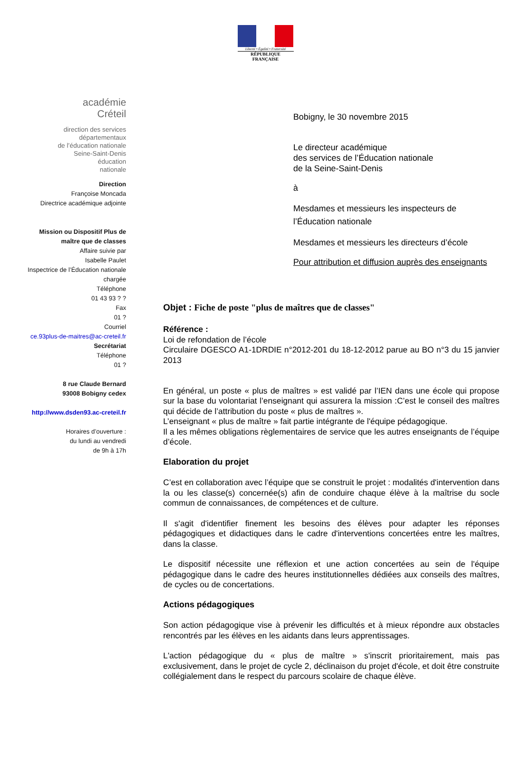Liberté • Égalité • Fraternité
RÉPUBLIQUE FRANÇAISE
académie
Créteil
direction des services
départementaux
de l’éducation nationale
Seine-Saint-Denis
éducation
nationale
Direction
Françoise Moncada
Directrice académique adjointe
Mission ou Dispositif Plus de
maître que de classes
Affaire suivie par
Isabelle Paulet
Inspectrice de l’Éducation nationale
chargée
Téléphone
01 43 93 ? ?
Fax
01 ?
Courriel
ce.93plus-de-maitres@ac-creteil.fr
Secrétariat
Téléphone
01 ?
8 rue Claude Bernard
93008 Bobigny cedex
http://www.dsden93.ac-creteil.fr
Horaires d’ouverture :
du lundi au vendredi
de 9h à 17h
Bobigny, le 30 novembre 2015
Le directeur académique
des services de l’Éducation nationale
de la Seine-Saint-Denis
à
Mesdames et messieurs les inspecteurs de l’Éducation nationale
Mesdames et messieurs les directeurs d’école
Pour attribution et diffusion auprès des enseignants
Objet : Fiche de poste "plus de maîtres que de classes"
Référence :
Loi de refondation de l’école
Circulaire DGESCO A1-1DRDIE n°2012-201 du 18-12-2012 parue au BO n°3 du 15 janvier 2013
En général, un poste « plus de maîtres » est validé par l’IEN dans une école qui propose sur la base du volontariat l’enseignant qui assurera la mission :C’est le conseil des maîtres qui décide de l’attribution du poste « plus de maîtres ».
L’enseignant « plus de maître » fait partie intégrante de l'équipe pédagogique.
Il a les mêmes obligations règlementaires de service que les autres enseignants de l’équipe d’école.
Elaboration du projet
C’est en collaboration avec l’équipe que se construit le projet : modalités d'intervention dans la ou les classe(s) concernée(s) afin de conduire chaque élève à la maîtrise du socle commun de connaissances, de compétences et de culture.
Il s'agit d'identifier finement les besoins des élèves pour adapter les réponses pédagogiques et didactiques dans le cadre d'interventions concertées entre les maîtres, dans la classe.
Le dispositif nécessite une réflexion et une action concertées au sein de l'équipe pédagogique dans le cadre des heures institutionnelles dédiées aux conseils des maîtres, de cycles ou de concertations.
Actions pédagogiques
Son action pédagogique vise à prévenir les difficultés et à mieux répondre aux obstacles rencontrés par les élèves en les aidants dans leurs apprentissages.
L'action pédagogique du « plus de maître » s'inscrit prioritairement, mais pas exclusivement, dans le projet de cycle 2, déclinaison du projet d'école, et doit être construite collégialement dans le respect du parcours scolaire de chaque élève.